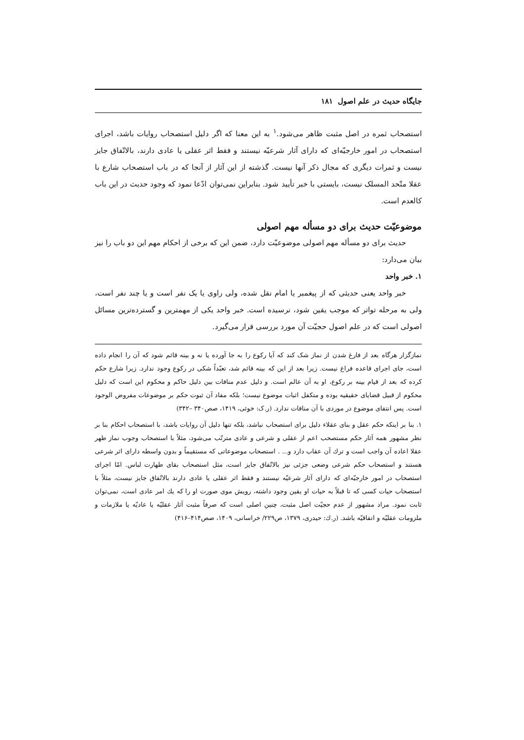جایگاه حدیث در علم اصول ۱۸۱
استصحاب ثمره در اصل مثبت ظاهر می‌شود.<sup>۱</sup> به این معنا که اگر دلیل استصحاب روایات باشد، اجرای استصحاب در امور خارجیّه‌ای که دارای آثار شرعیّه نیستند و فقط اثر عقلی یا عادی دارند، بالاتّفاق جایز نیست و ثمرات دیگری که مجال ذکر آنها نیست. گذشته از این آثار از آنجا که در باب استصحاب شارع با عقلا متّحد المسلک نیست، بایستی با خبر تأیید شود. بنابراین نمی‌توان ادّعا نمود که وجود حدیث در این باب کالعدم است.
موضوعیّت حدیث برای دو مسأله مهم اصولی
حدیث برای دو مسأله مهم اصولی موضوعیّت دارد، ضمن این که برخی از احکام مهم این دو باب را نیز بیان می‌دارد:
۱. خبر واحد
خبر واحد یعنی حدیثی که از پیغمبر یا امام نقل شده، ولی راوی یا یک نفر است و یا چند نفر است، ولی به مرحله تواتر که موجب یقین شود، نرسیده است. خبر واحد یکی از مهمترین و گسترده‌ترین مسائل اصولی است که در علم اصول حجیّت آن مورد بررسی قرار می‌گیرد.
نمازگزار هرگاه بعد از فارغ شدن از نماز شک کند که آیا رکوع را به جا آورده یا نه و بینه قائم شود که آن را انجام داده است، جای اجرای قاعده فراغ نیست. زیرا بعد از این که بینه قائم شد، تعبّداً شکی در رکوع وجود ندارد. زیرا شارع حکم کرده که بعد از قیام بینه بر رکوع، او به آن عالم است. و دلیل عدم منافات بین دلیل حاکم و محکوم این است که دلیل محکوم از قبیل قضایای حقیقیه بوده و متکفل اثبات موضوع نیست؛ بلکه مفاد آن ثبوت حکم بر موضوعات مفروض الوجود است. پس انتفای موضوع در موردی با آن منافات ندارد. (ر.ک: خوئی، ۱۴۱۹، صص۳۴۰ –۳۴۲)
۱. بنا بر اینکه حکم عقل و بنای عقلاء دلیل برای استصحاب نباشد، بلکه تنها دلیل آن روایات باشد، با استصحاب احکام بنا بر نظر مشهور همه آثار حکم مستصحب اعم از عقلی و شرعی و عادی مترتّب می‌شود، مثلاً با استصحاب وجوب نماز ظهر عقلا اعاده آن واجب است و ترك آن عقاب دارد و... . استصحاب موضوعاتی که مستقیماً و بدون واسطه دارای اثر شرعی هستند و استصحاب حکم شرعی وضعی جزئی نیز بالاتّفاق جایز است، مثل استصحاب بقای طهارت لباس. امّا اجرای استصحاب در امور خارجیّه‌ای که دارای آثار شرعیّه نیستند و فقط اثر عقلی یا عادی دارند بالاتّفاق جایز نیست، مثلاً با استصحاب حیات کسی که تا قبلاً به حیات او یقین وجود داشته، رویش موی صورت او را که یك امر عادی است، نمی‌توان ثابت نمود. مراد مشهور از عدم حجیّت اصل مثبت، چنین اصلی است که صرفاً مثبت آثار عقلیّه یا عادیّه یا ملازمات و ملزومات عقلیّه و اتفاقیّه باشد. (ر.ك: حیدری، ۱۳۷۹، ص۲۲۹/ خراسانی، ۱۴۰۹، صص۴۱۴–۴۱۶)